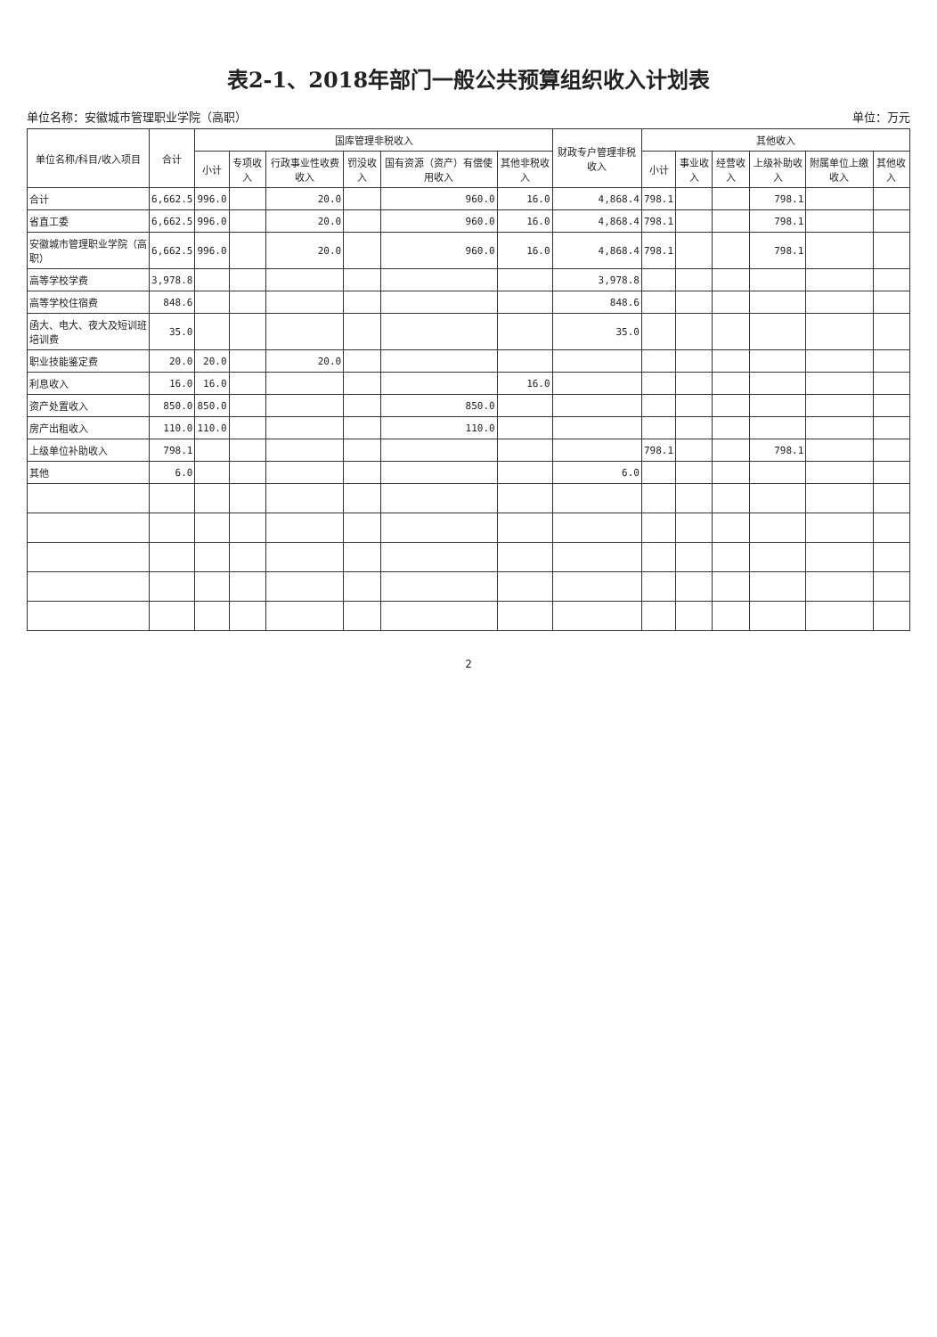表2-1、2018年部门一般公共预算组织收入计划表
单位名称：安徽城市管理职业学院（高职） 单位：万元
| 单位名称/科目/收入项目 | 合计 | 国库管理非税收入 | | | | | | 财政专户管理非税收入 | 其他收入 | | | | | |
| --- | --- | --- | --- | --- | --- | --- | --- | --- | --- | --- | --- | --- | --- | --- |
| | | 小计 | 专项收入 | 行政事业性收费收入 | 罚没收入 | 国有资源（资产）有偿使用收入 | 其他非税收入 | | 小计 | 事业收入 | 经营收入 | 上级补助收入 | 附属单位上缴收入 | 其他收入 |
| 合计 | 6,662.5 | 996.0 | | 20.0 | | 960.0 | 16.0 | 4,868.4 | 798.1 | | | 798.1 | | |
| 省直工委 | 6,662.5 | 996.0 | | 20.0 | | 960.0 | 16.0 | 4,868.4 | 798.1 | | | 798.1 | | |
| 安徽城市管理职业学院（高职） | 6,662.5 | 996.0 | | 20.0 | | 960.0 | 16.0 | 4,868.4 | 798.1 | | | 798.1 | | |
| 高等学校学费 | 3,978.8 | | | | | | | 3,978.8 | | | | | | |
| 高等学校住宿费 | 848.6 | | | | | | | 848.6 | | | | | | |
| 函大、电大、夜大及短训班培训费 | 35.0 | | | | | | | 35.0 | | | | | | |
| 职业技能鉴定费 | 20.0 | 20.0 | | 20.0 | | | | | | | | | | |
| 利息收入 | 16.0 | 16.0 | | | | | 16.0 | | | | | | | |
| 资产处置收入 | 850.0 | 850.0 | | | | 850.0 | | | | | | | | |
| 房产出租收入 | 110.0 | 110.0 | | | | 110.0 | | | | | | | | |
| 上级单位补助收入 | 798.1 | | | | | | | | 798.1 | | | 798.1 | | |
| 其他 | 6.0 | | | | | | | 6.0 | | | | | | |
2